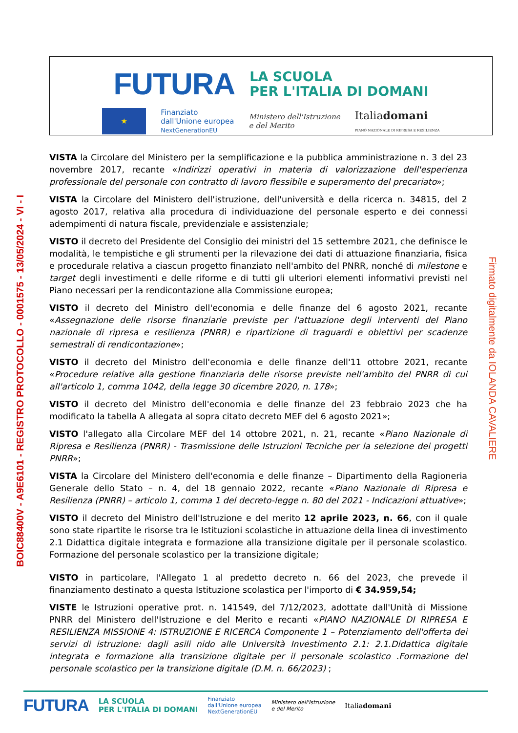FUTURA LA SCUOLA
PER L'ITALIA DI DOMANI
★
Finanziato
dall'Unione europea
NextGenerationEU
Ministero dell'Istruzione
e del Merito
Italiadomani
PIANO NAZIONALE DI RIPRESA E RESILIENZA
BOIC88400V - A9E6101 - REGISTRO PROTOCOLLO - 0001575 - 13/05/2024 - VI - I
Firmato digitalmente da IOLANDA CAVALIERE
VISTA la Circolare del Ministero per la semplificazione e la pubblica amministrazione n. 3 del 23 novembre 2017, recante «Indirizzi operativi in materia di valorizzazione dell'esperienza professionale del personale con contratto di lavoro flessibile e superamento del precariato»;
VISTA la Circolare del Ministero dell'istruzione, dell'università e della ricerca n. 34815, del 2 agosto 2017, relativa alla procedura di individuazione del personale esperto e dei connessi adempimenti di natura fiscale, previdenziale e assistenziale;
VISTO il decreto del Presidente del Consiglio dei ministri del 15 settembre 2021, che definisce le modalità, le tempistiche e gli strumenti per la rilevazione dei dati di attuazione finanziaria, fisica e procedurale relativa a ciascun progetto finanziato nell'ambito del PNRR, nonché di milestone e target degli investimenti e delle riforme e di tutti gli ulteriori elementi informativi previsti nel Piano necessari per la rendicontazione alla Commissione europea;
VISTO il decreto del Ministro dell'economia e delle finanze del 6 agosto 2021, recante «Assegnazione delle risorse finanziarie previste per l'attuazione degli interventi del Piano nazionale di ripresa e resilienza (PNRR) e ripartizione di traguardi e obiettivi per scadenze semestrali di rendicontazione»;
VISTO il decreto del Ministro dell'economia e delle finanze dell'11 ottobre 2021, recante «Procedure relative alla gestione finanziaria delle risorse previste nell'ambito del PNRR di cui all'articolo 1, comma 1042, della legge 30 dicembre 2020, n. 178»;
VISTO il decreto del Ministro dell'economia e delle finanze del 23 febbraio 2023 che ha modificato la tabella A allegata al sopra citato decreto MEF del 6 agosto 2021»;
VISTO l'allegato alla Circolare MEF del 14 ottobre 2021, n. 21, recante «Piano Nazionale di Ripresa e Resilienza (PNRR) - Trasmissione delle Istruzioni Tecniche per la selezione dei progetti PNRR»;
VISTA la Circolare del Ministero dell'economia e delle finanze – Dipartimento della Ragioneria Generale dello Stato – n. 4, del 18 gennaio 2022, recante «Piano Nazionale di Ripresa e Resilienza (PNRR) – articolo 1, comma 1 del decreto-legge n. 80 del 2021 - Indicazioni attuative»;
VISTO il decreto del Ministro dell'Istruzione e del merito 12 aprile 2023, n. 66, con il quale sono state ripartite le risorse tra le Istituzioni scolastiche in attuazione della linea di investimento 2.1 Didattica digitale integrata e formazione alla transizione digitale per il personale scolastico. Formazione del personale scolastico per la transizione digitale;
VISTO in particolare, l'Allegato 1 al predetto decreto n. 66 del 2023, che prevede il finanziamento destinato a questa Istituzione scolastica per l'importo di € 34.959,54;
VISTE le Istruzioni operative prot. n. 141549, del 7/12/2023, adottate dall'Unità di Missione PNRR del Ministero dell'Istruzione e del Merito e recanti «PIANO NAZIONALE DI RIPRESA E RESILIENZA MISSIONE 4: ISTRUZIONE E RICERCA Componente 1 – Potenziamento dell'offerta dei servizi di istruzione: dagli asili nido alle Università Investimento 2.1: 2.1.Didattica digitale integrata e formazione alla transizione digitale per il personale scolastico .Formazione del personale scolastico per la transizione digitale (D.M. n. 66/2023) ;
FUTURA LA SCUOLA
PER L'ITALIA DI DOMANI Finanziato
dall'Unione europea
NextGenerationEU Ministero dell'Istruzione
e del Merito Italiadomani